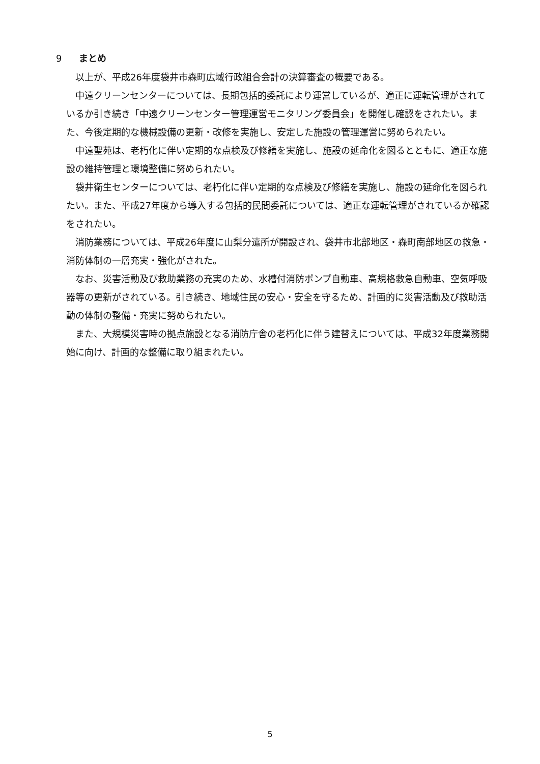9 まとめ
以上が、平成26年度袋井市森町広域行政組合会計の決算審査の概要である。
中遠クリーンセンターについては、長期包括的委託により運営しているが、適正に運転管理がされているか引き続き「中遠クリーンセンター管理運営モニタリング委員会」を開催し確認をされたい。また、今後定期的な機械設備の更新・改修を実施し、安定した施設の管理運営に努められたい。
中遠聖苑は、老朽化に伴い定期的な点検及び修繕を実施し、施設の延命化を図るとともに、適正な施設の維持管理と環境整備に努められたい。
袋井衛生センターについては、老朽化に伴い定期的な点検及び修繕を実施し、施設の延命化を図られたい。また、平成27年度から導入する包括的民間委託については、適正な運転管理がされているか確認をされたい。
消防業務については、平成26年度に山梨分遣所が開設され、袋井市北部地区・森町南部地区の救急・消防体制の一層充実・強化がされた。
なお、災害活動及び救助業務の充実のため、水槽付消防ポンプ自動車、高規格救急自動車、空気呼吸器等の更新がされている。引き続き、地域住民の安心・安全を守るため、計画的に災害活動及び救助活動の体制の整備・充実に努められたい。
また、大規模災害時の拠点施設となる消防庁舎の老朽化に伴う建替えについては、平成32年度業務開始に向け、計画的な整備に取り組まれたい。
5